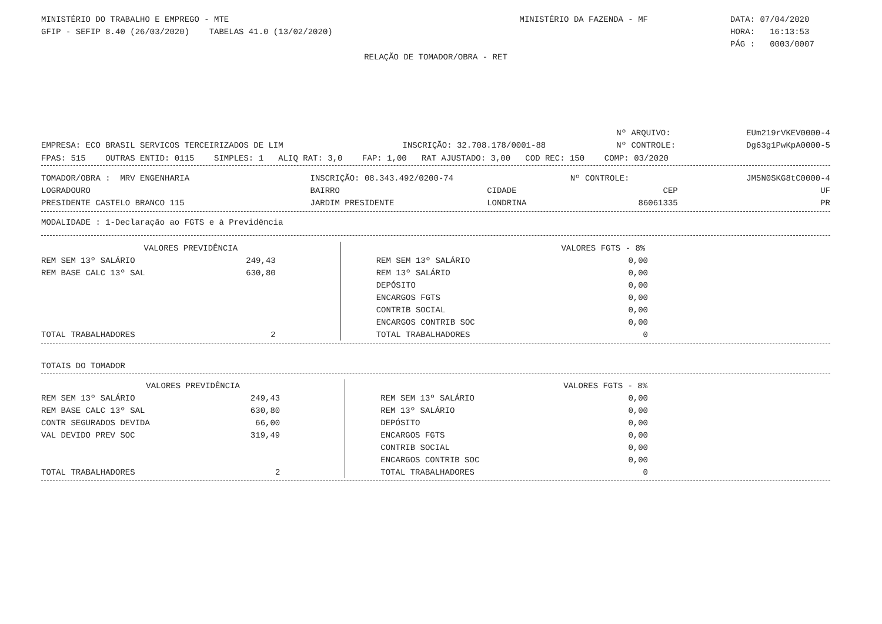| MINISTÉRIO DO TRABALHO E EMPREGO - MTE | MINISTÉRIO DA FAZENDA - MF | DATA: 07/04/2020 |
| GFIP - SEFIP 8.40 (26/03/2020) TABELAS 41.0 (13/02/2020) | | HORA: 16:13:53 |
| | | PÁG : 0003/0007 |
RELAÇÃO DE TOMADOR/OBRA - RET
| | | Nº ARQUIVO: | EUm219rVKEV0000-4 |
| EMPRESA: ECO BRASIL SERVICOS TERCEIRIZADOS DE LIM | INSCRIÇÃO: 32.708.178/0001-88 | Nº CONTROLE: | Dg63g1PwKpA0000-5 |
FPAS: 515 OUTRAS ENTID: 0115 SIMPLES: 1 ALIQ RAT: 3,0 FAP: 1,00 RAT AJUSTADO: 3,00 COD REC: 150 COMP: 03/2020
| TOMADOR/OBRA : MRV ENGENHARIA | INSCRIÇÃO: 08.343.492/0200-74 | | Nº CONTROLE: | JM5N0SKG8tC0000-4 |
| LOGRADOURO | BAIRRO | CIDADE | CEP | UF |
| PRESIDENTE CASTELO BRANCO 115 | JARDIM PRESIDENTE | LONDRINA | 86061335 | PR |
MODALIDADE : 1-Declaração ao FGTS e à Previdência
| VALORES PREVIDÊNCIA | | | VALORES FGTS - 8% | |
| --- | --- | --- | --- | --- |
| REM SEM 13º SALÁRIO | 249,43 | | REM SEM 13º SALÁRIO | 0,00 |
| REM BASE CALC 13º SAL | 630,80 | | REM 13º SALÁRIO | 0,00 |
| | | | DEPÓSITO | 0,00 |
| | | | ENCARGOS FGTS | 0,00 |
| | | | CONTRIB SOCIAL | 0,00 |
| | | | ENCARGOS CONTRIB SOC | 0,00 |
| TOTAL TRABALHADORES | 2 | | TOTAL TRABALHADORES | 0 |
TOTAIS DO TOMADOR
| VALORES PREVIDÊNCIA | | | VALORES FGTS - 8% | |
| --- | --- | --- | --- | --- |
| REM SEM 13º SALÁRIO | 249,43 | | REM SEM 13º SALÁRIO | 0,00 |
| REM BASE CALC 13º SAL | 630,80 | | REM 13º SALÁRIO | 0,00 |
| CONTR SEGURADOS DEVIDA | 66,00 | | DEPÓSITO | 0,00 |
| VAL DEVIDO PREV SOC | 319,49 | | ENCARGOS FGTS | 0,00 |
| | | | CONTRIB SOCIAL | 0,00 |
| | | | ENCARGOS CONTRIB SOC | 0,00 |
| TOTAL TRABALHADORES | 2 | | TOTAL TRABALHADORES | 0 |